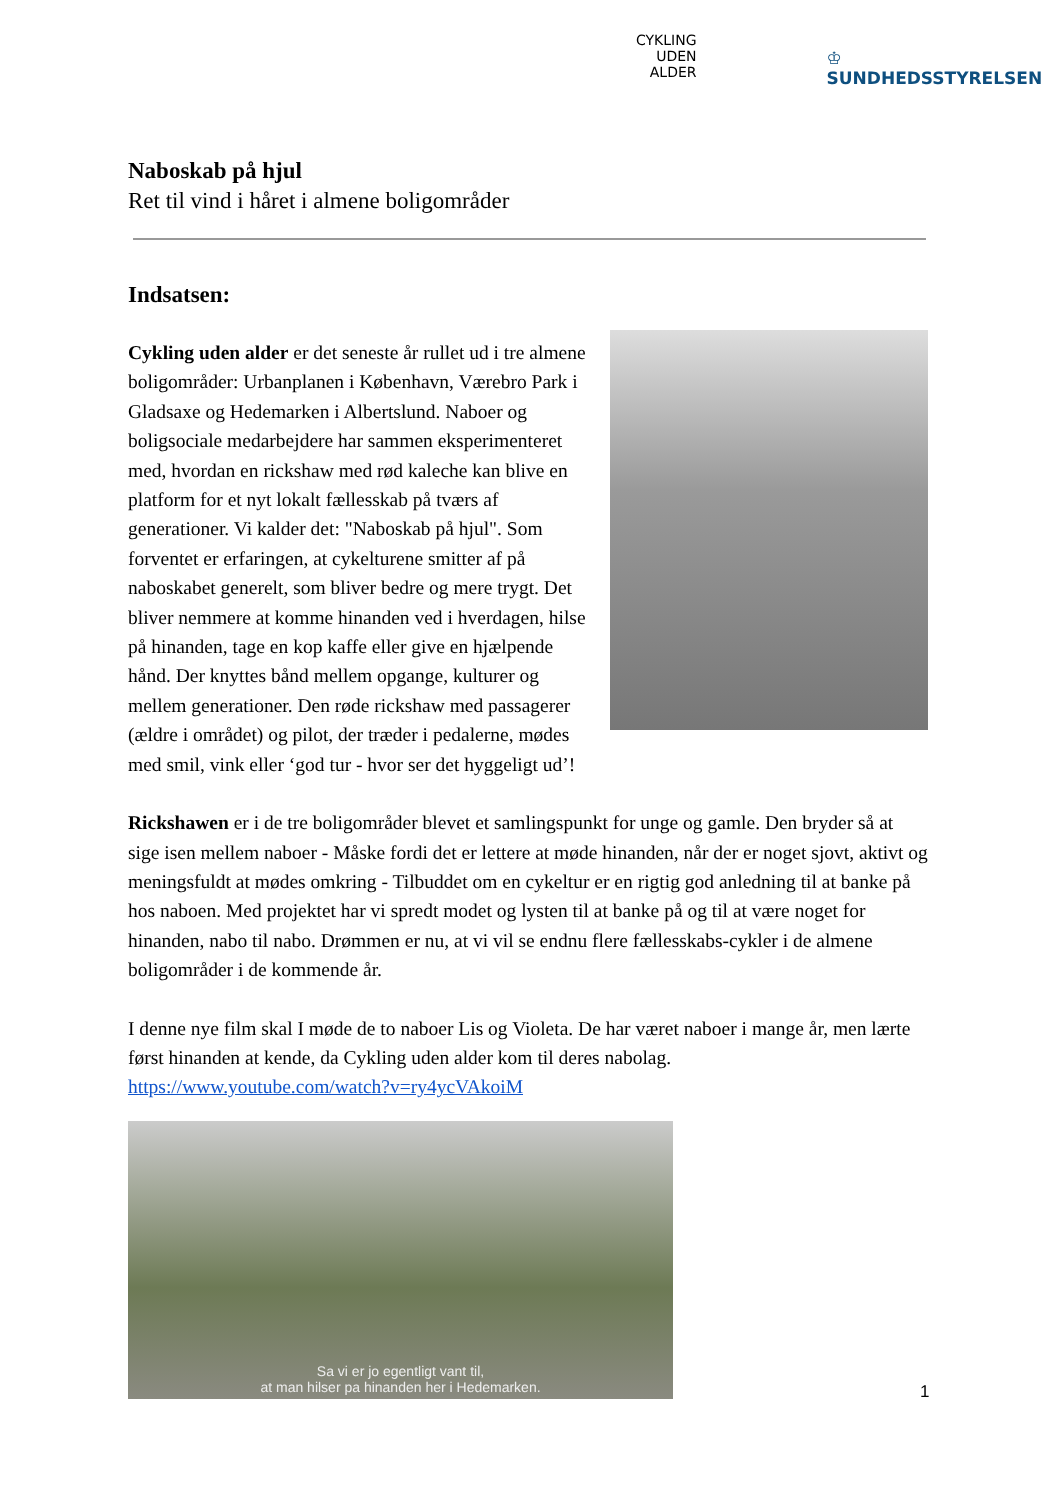CYKLING
UDEN
ALDER
♔
SUNDHEDSSTYRELSEN
Naboskab på hjul
Ret til vind i håret i almene boligområder
Indsatsen:
Cykling uden alder er det seneste år rullet ud i tre almene boligområder: Urbanplanen i København, Værebro Park i Gladsaxe og Hedemarken i Albertslund. Naboer og boligsociale medarbejdere har sammen eksperimenteret med, hvordan en rickshaw med rød kaleche kan blive en platform for et nyt lokalt fællesskab på tværs af generationer. Vi kalder det: "Naboskab på hjul". Som forventet er erfaringen, at cykelturene smitter af på naboskabet generelt, som bliver bedre og mere trygt. Det bliver nemmere at komme hinanden ved i hverdagen, hilse på hinanden, tage en kop kaffe eller give en hjælpende hånd. Der knyttes bånd mellem opgange, kulturer og mellem generationer. Den røde rickshaw med passagerer (ældre i området) og pilot, der træder i pedalerne, mødes med smil, vink eller ‘god tur - hvor ser det hyggeligt ud’!
Rickshawen er i de tre boligområder blevet et samlingspunkt for unge og gamle. Den bryder så at sige isen mellem naboer - Måske fordi det er lettere at møde hinanden, når der er noget sjovt, aktivt og meningsfuldt at mødes omkring - Tilbuddet om en cykeltur er en rigtig god anledning til at banke på hos naboen. Med projektet har vi spredt modet og lysten til at banke på og til at være noget for hinanden, nabo til nabo. Drømmen er nu, at vi vil se endnu flere fællesskabs-cykler i de almene boligområder i de kommende år.
I denne nye film skal I møde de to naboer Lis og Violeta. De har været naboer i mange år, men lærte først hinanden at kende, da Cykling uden alder kom til deres nabolag.
https://www.youtube.com/watch?v=ry4ycVAkoiM
Sa vi er jo egentligt vant til,
at man hilser pa hinanden her i Hedemarken.
1